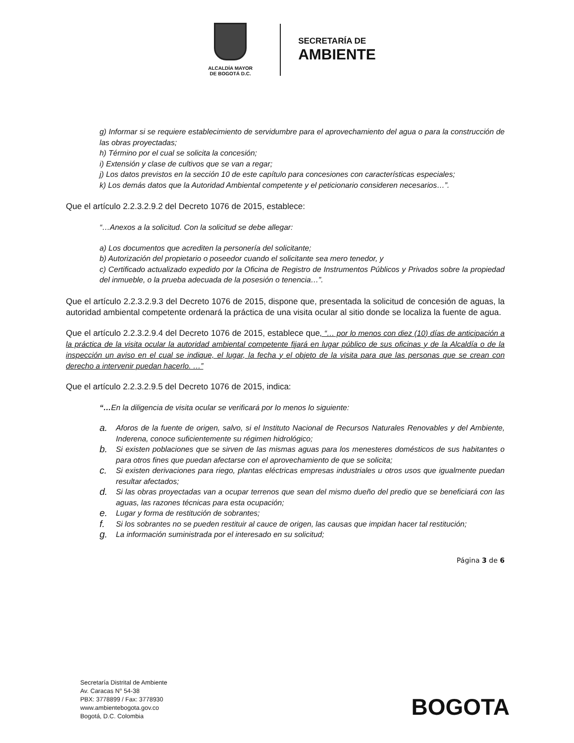ALCALDÍA MAYOR
DE BOGOTÁ D.C.
SECRETARÍA DE
AMBIENTE
g) Informar si se requiere establecimiento de servidumbre para el aprovechamiento del agua o para la construcción de las obras proyectadas;
h) Término por el cual se solicita la concesión;
i) Extensión y clase de cultivos que se van a regar;
j) Los datos previstos en la sección 10 de este capítulo para concesiones con características especiales;
k) Los demás datos que la Autoridad Ambiental competente y el peticionario consideren necesarios…”.
Que el artículo 2.2.3.2.9.2 del Decreto 1076 de 2015, establece:
“…Anexos a la solicitud. Con la solicitud se debe allegar:
a) Los documentos que acrediten la personería del solicitante;
b) Autorización del propietario o poseedor cuando el solicitante sea mero tenedor, y
c) Certificado actualizado expedido por la Oficina de Registro de Instrumentos Públicos y Privados sobre la propiedad del inmueble, o la prueba adecuada de la posesión o tenencia…”.
Que el artículo 2.2.3.2.9.3 del Decreto 1076 de 2015, dispone que, presentada la solicitud de concesión de aguas, la autoridad ambiental competente ordenará la práctica de una visita ocular al sitio donde se localiza la fuente de agua.
Que el artículo 2.2.3.2.9.4 del Decreto 1076 de 2015, establece que, “… por lo menos con diez (10) días de anticipación a la práctica de la visita ocular la autoridad ambiental competente fijará en lugar público de sus oficinas y de la Alcaldía o de la inspección un aviso en el cual se indique, el lugar, la fecha y el objeto de la visita para que las personas que se crean con derecho a intervenir puedan hacerlo. …”
Que el artículo 2.2.3.2.9.5 del Decreto 1076 de 2015, indica:
“…En la diligencia de visita ocular se verificará por lo menos lo siguiente:
a. Aforos de la fuente de origen, salvo, si el Instituto Nacional de Recursos Naturales Renovables y del Ambiente, Inderena, conoce suficientemente su régimen hidrológico;
b. Si existen poblaciones que se sirven de las mismas aguas para los menesteres domésticos de sus habitantes o para otros fines que puedan afectarse con el aprovechamiento de que se solicita;
c. Si existen derivaciones para riego, plantas eléctricas empresas industriales u otros usos que igualmente puedan resultar afectados;
d. Si las obras proyectadas van a ocupar terrenos que sean del mismo dueño del predio que se beneficiará con las aguas, las razones técnicas para esta ocupación;
e. Lugar y forma de restitución de sobrantes;
f. Si los sobrantes no se pueden restituir al cauce de origen, las causas que impidan hacer tal restitución;
g. La información suministrada por el interesado en su solicitud;
Página 3 de 6
Secretaría Distrital de Ambiente
Av. Caracas N° 54-38
PBX: 3778899 / Fax: 3778930
www.ambientebogota.gov.co
Bogotá, D.C. Colombia
BOGOTA